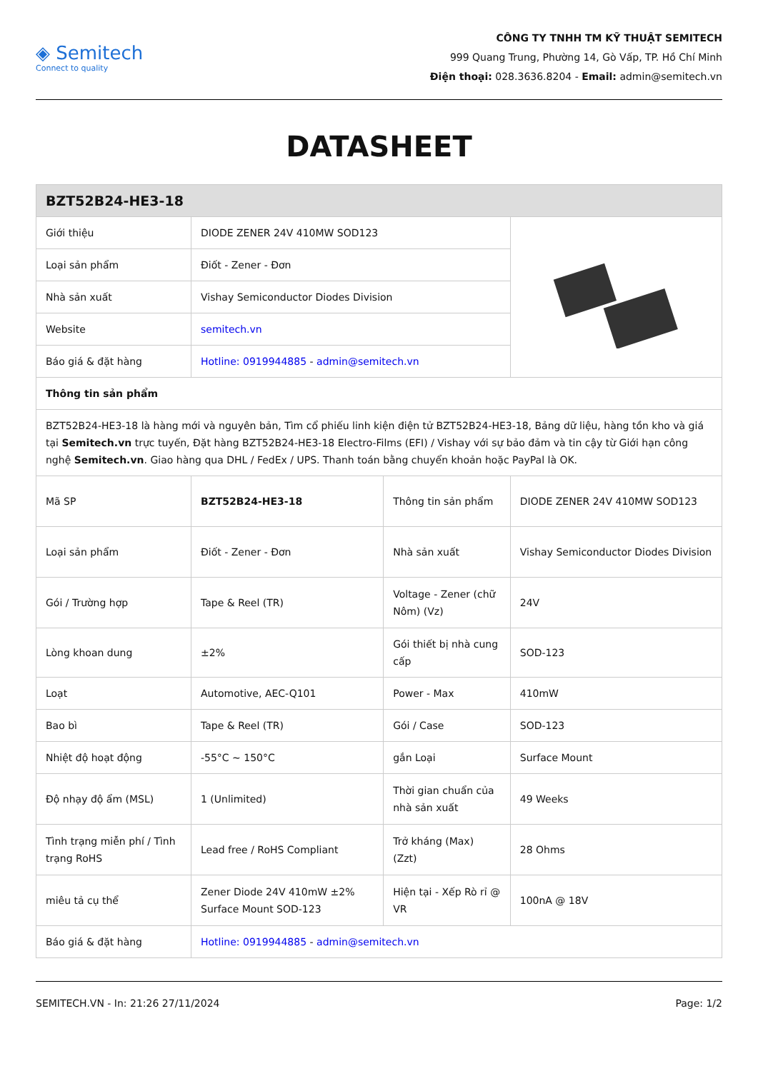◈ Semitech
Connect to quality
CÔNG TY TNHH TM KỸ THUẬT SEMITECH
999 Quang Trung, Phường 14, Gò Vấp, TP. Hồ Chí Minh
Điện thoại: 028.3636.8204 - Email: admin@semitech.vn
DATASHEET
| BZT52B24-HE3-18 | | | |
| --- | --- | --- | --- |
| Giới thiệu | DIODE ZENER 24V 410MW SOD123 | | |
| Loại sản phẩm | Điốt - Zener - Đơn | | |
| Nhà sản xuất | Vishay Semiconductor Diodes Division | | |
| Website | semitech.vn | | |
| Báo giá & đặt hàng | Hotline: 0919944885 - admin@semitech.vn | | |
| Thông tin sản phẩm | | | |
| BZT52B24-HE3-18 là hàng mới và nguyên bản, Tìm cổ phiếu linh kiện điện tử BZT52B24-HE3-18, Bảng dữ liệu, hàng tồn kho và giá tại Semitech.vn trực tuyến, Đặt hàng BZT52B24-HE3-18 Electro-Films (EFI) / Vishay với sự bảo đảm và tin cậy từ Giới hạn công nghệ Semitech.vn . Giao hàng qua DHL / FedEx / UPS. Thanh toán bằng chuyển khoản hoặc PayPal là OK. | | | |
| Mã SP | BZT52B24-HE3-18 | Thông tin sản phẩm | DIODE ZENER 24V 410MW SOD123 |
| Loại sản phẩm | Điốt - Zener - Đơn | Nhà sản xuất | Vishay Semiconductor Diodes Division |
| Gói / Trường hợp | Tape & Reel (TR) | Voltage - Zener (chữ Nôm) (Vz) | 24V |
| Lòng khoan dung | ±2% | Gói thiết bị nhà cung cấp | SOD-123 |
| Loạt | Automotive, AEC-Q101 | Power - Max | 410mW |
| Bao bì | Tape & Reel (TR) | Gói / Case | SOD-123 |
| Nhiệt độ hoạt động | -55°C ~ 150°C | gắn Loại | Surface Mount |
| Độ nhạy độ ẩm (MSL) | 1 (Unlimited) | Thời gian chuẩn của nhà sản xuất | 49 Weeks |
| Tình trạng miễn phí / Tình trạng RoHS | Lead free / RoHS Compliant | Trở kháng (Max) (Zzt) | 28 Ohms |
| miêu tả cụ thể | Zener Diode 24V 410mW ±2% Surface Mount SOD-123 | Hiện tại - Xếp Rò rỉ @ VR | 100nA @ 18V |
| Báo giá & đặt hàng | Hotline: 0919944885 - admin@semitech.vn | | |
SEMITECH.VN - In: 21:26 27/11/2024 Page: 1/2